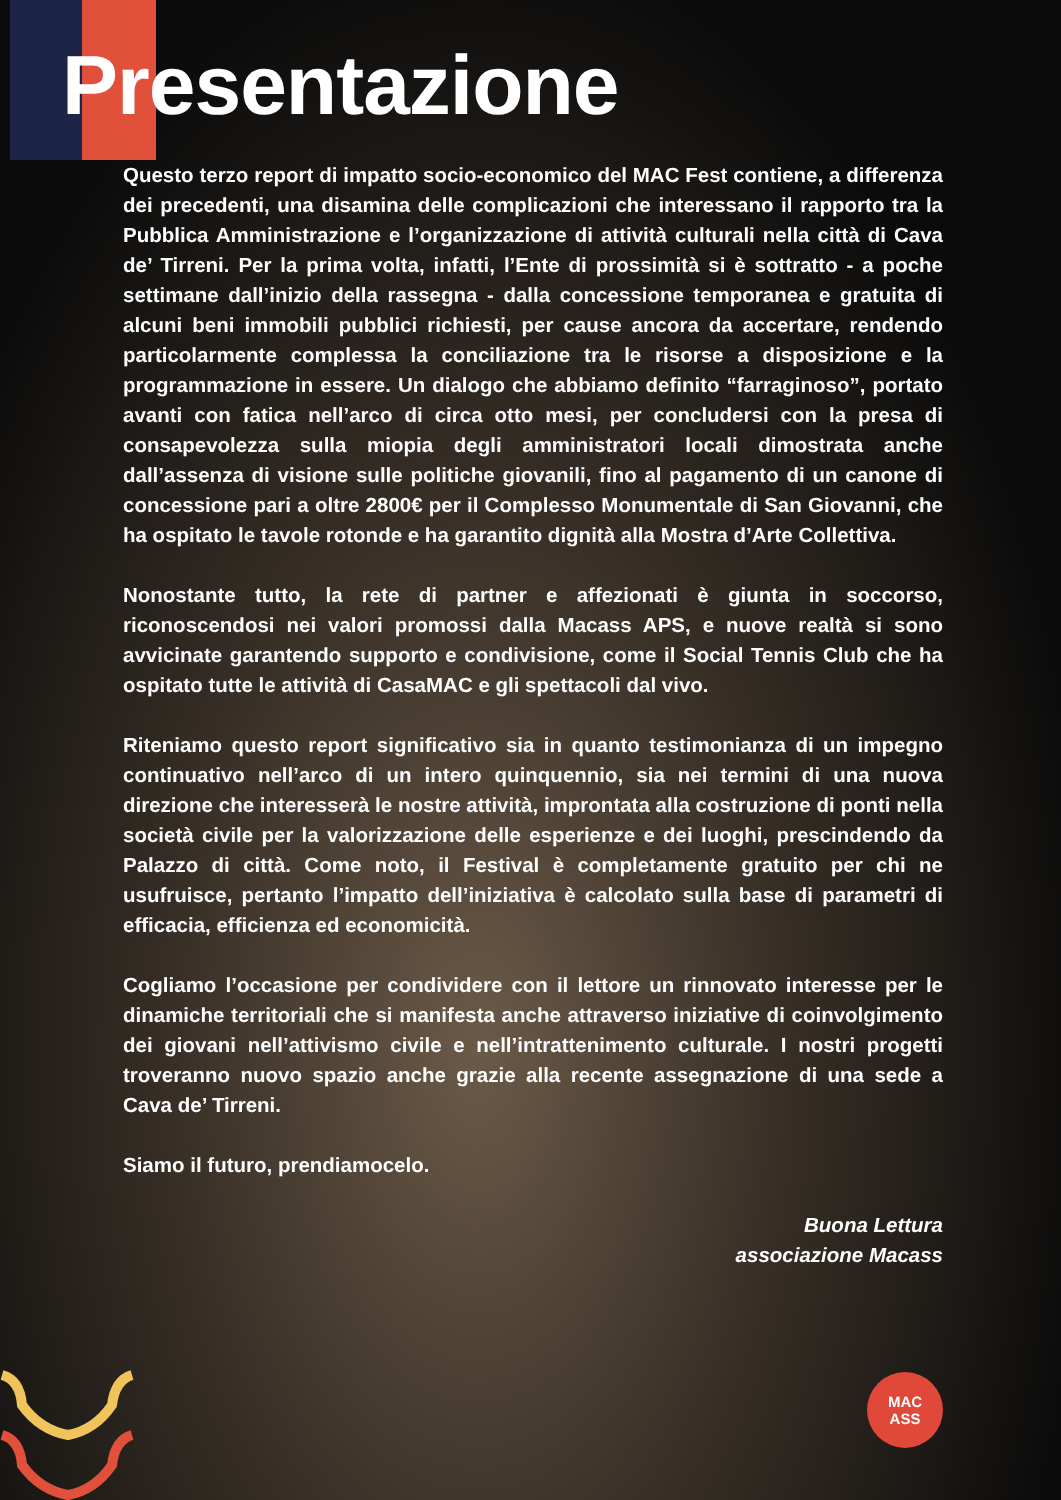Presentazione
Questo terzo report di impatto socio-economico del MAC Fest contiene, a differenza dei precedenti, una disamina delle complicazioni che interessano il rapporto tra la Pubblica Amministrazione e l’organizzazione di attività culturali nella città di Cava de’ Tirreni. Per la prima volta, infatti, l’Ente di prossimità si è sottratto - a poche settimane dall’inizio della rassegna - dalla concessione temporanea e gratuita di alcuni beni immobili pubblici richiesti, per cause ancora da accertare, rendendo particolarmente complessa la conciliazione tra le risorse a disposizione e la programmazione in essere. Un dialogo che abbiamo definito “farraginoso”, portato avanti con fatica nell’arco di circa otto mesi, per concludersi con la presa di consapevolezza sulla miopia degli amministratori locali dimostrata anche dall’assenza di visione sulle politiche giovanili, fino al pagamento di un canone di concessione pari a oltre 2800€ per il Complesso Monumentale di San Giovanni, che ha ospitato le tavole rotonde e ha garantito dignità alla Mostra d’Arte Collettiva.
Nonostante tutto, la rete di partner e affezionati è giunta in soccorso, riconoscendosi nei valori promossi dalla Macass APS, e nuove realtà si sono avvicinate garantendo supporto e condivisione, come il Social Tennis Club che ha ospitato tutte le attività di CasaMAC e gli spettacoli dal vivo.
Riteniamo questo report significativo sia in quanto testimonianza di un impegno continuativo nell’arco di un intero quinquennio, sia nei termini di una nuova direzione che interesserà le nostre attività, improntata alla costruzione di ponti nella società civile per la valorizzazione delle esperienze e dei luoghi, prescindendo da Palazzo di città. Come noto, il Festival è completamente gratuito per chi ne usufruisce, pertanto l’impatto dell’iniziativa è calcolato sulla base di parametri di efficacia, efficienza ed economicità.
Cogliamo l’occasione per condividere con il lettore un rinnovato interesse per le dinamiche territoriali che si manifesta anche attraverso iniziative di coinvolgimento dei giovani nell’attivismo civile e nell’intrattenimento culturale. I nostri progetti troveranno nuovo spazio anche grazie alla recente assegnazione di una sede a Cava de’ Tirreni.
Siamo il futuro, prendiamocelo.
Buona Lettura
associazione Macass
MAC
ASS